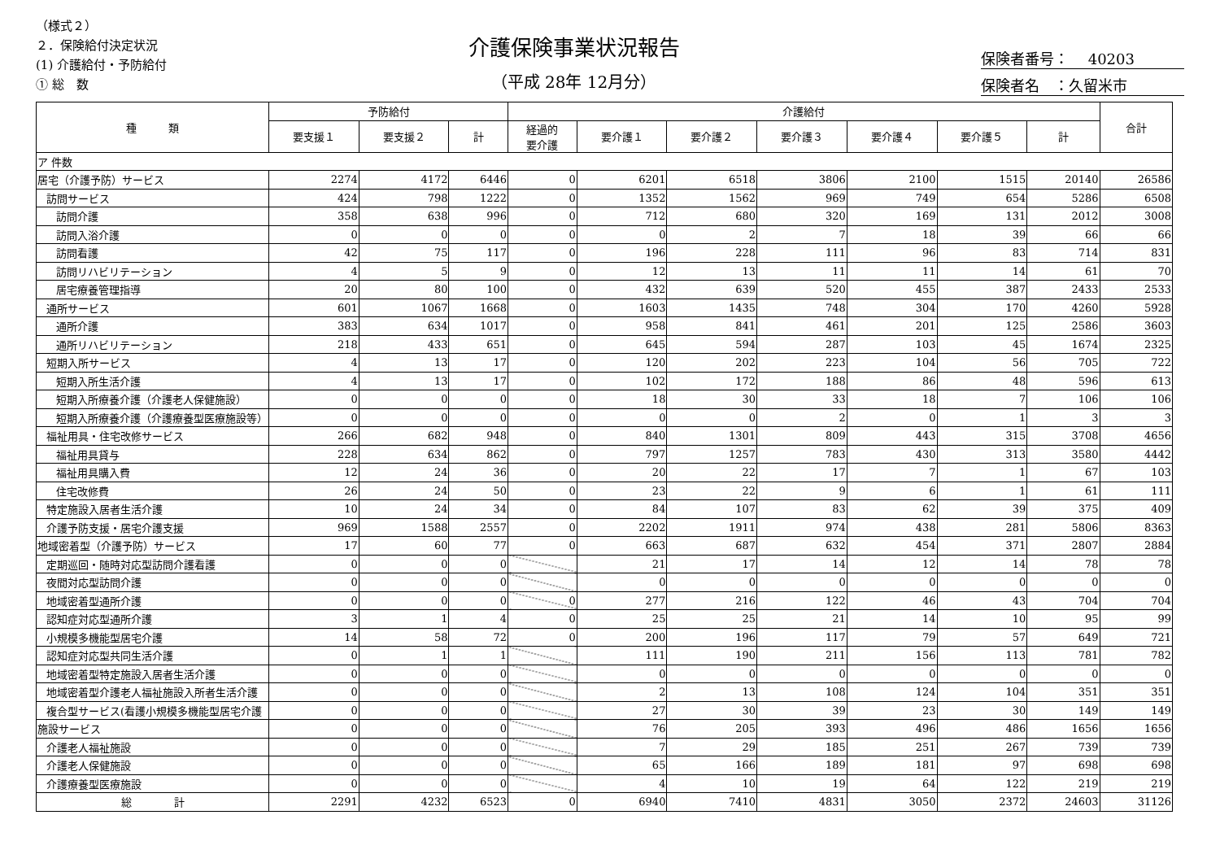（様式２）
２．保険給付決定状況
(1) 介護給付・予防給付
① 総　数
介護保険事業状況報告
（平成 28年 12月分）
保険者番号：　 40203
保険者名　：久留米市
| 種 類 | 予防給付 | | | 介護給付 | | | | | | | 合計 |
| --- | --- | --- | --- | --- | --- | --- | --- | --- | --- | --- | --- |
| | 要支援１ | 要支援２ | 計 | 経過的 要介護 | 要介護１ | 要介護２ | 要介護３ | 要介護４ | 要介護５ | 計 | |
| ア 件数 | | | | | | | | | | | |
| 居宅（介護予防）サービス | 2274 | 4172 | 6446 | 0 | 6201 | 6518 | 3806 | 2100 | 1515 | 20140 | 26586 |
| 訪問サービス | 424 | 798 | 1222 | 0 | 1352 | 1562 | 969 | 749 | 654 | 5286 | 6508 |
| 訪問介護 | 358 | 638 | 996 | 0 | 712 | 680 | 320 | 169 | 131 | 2012 | 3008 |
| 訪問入浴介護 | 0 | 0 | 0 | 0 | 0 | 2 | 7 | 18 | 39 | 66 | 66 |
| 訪問看護 | 42 | 75 | 117 | 0 | 196 | 228 | 111 | 96 | 83 | 714 | 831 |
| 訪問リハビリテーション | 4 | 5 | 9 | 0 | 12 | 13 | 11 | 11 | 14 | 61 | 70 |
| 居宅療養管理指導 | 20 | 80 | 100 | 0 | 432 | 639 | 520 | 455 | 387 | 2433 | 2533 |
| 通所サービス | 601 | 1067 | 1668 | 0 | 1603 | 1435 | 748 | 304 | 170 | 4260 | 5928 |
| 通所介護 | 383 | 634 | 1017 | 0 | 958 | 841 | 461 | 201 | 125 | 2586 | 3603 |
| 通所リハビリテーション | 218 | 433 | 651 | 0 | 645 | 594 | 287 | 103 | 45 | 1674 | 2325 |
| 短期入所サービス | 4 | 13 | 17 | 0 | 120 | 202 | 223 | 104 | 56 | 705 | 722 |
| 短期入所生活介護 | 4 | 13 | 17 | 0 | 102 | 172 | 188 | 86 | 48 | 596 | 613 |
| 短期入所療養介護（介護老人保健施設） | 0 | 0 | 0 | 0 | 18 | 30 | 33 | 18 | 7 | 106 | 106 |
| 短期入所療養介護（介護療養型医療施設等） | 0 | 0 | 0 | 0 | 0 | 0 | 2 | 0 | 1 | 3 | 3 |
| 福祉用具・住宅改修サービス | 266 | 682 | 948 | 0 | 840 | 1301 | 809 | 443 | 315 | 3708 | 4656 |
| 福祉用具貸与 | 228 | 634 | 862 | 0 | 797 | 1257 | 783 | 430 | 313 | 3580 | 4442 |
| 福祉用具購入費 | 12 | 24 | 36 | 0 | 20 | 22 | 17 | 7 | 1 | 67 | 103 |
| 住宅改修費 | 26 | 24 | 50 | 0 | 23 | 22 | 9 | 6 | 1 | 61 | 111 |
| 特定施設入居者生活介護 | 10 | 24 | 34 | 0 | 84 | 107 | 83 | 62 | 39 | 375 | 409 |
| 介護予防支援・居宅介護支援 | 969 | 1588 | 2557 | 0 | 2202 | 1911 | 974 | 438 | 281 | 5806 | 8363 |
| 地域密着型（介護予防）サービス | 17 | 60 | 77 | 0 | 663 | 687 | 632 | 454 | 371 | 2807 | 2884 |
| 定期巡回・随時対応型訪問介護看護 | 0 | 0 | 0 | | 21 | 17 | 14 | 12 | 14 | 78 | 78 |
| 夜間対応型訪問介護 | 0 | 0 | 0 | | 0 | 0 | 0 | 0 | 0 | 0 | 0 |
| 地域密着型通所介護 | 0 | 0 | 0 | 0 | 277 | 216 | 122 | 46 | 43 | 704 | 704 |
| 認知症対応型通所介護 | 3 | 1 | 4 | 0 | 25 | 25 | 21 | 14 | 10 | 95 | 99 |
| 小規模多機能型居宅介護 | 14 | 58 | 72 | 0 | 200 | 196 | 117 | 79 | 57 | 649 | 721 |
| 認知症対応型共同生活介護 | 0 | 1 | 1 | | 111 | 190 | 211 | 156 | 113 | 781 | 782 |
| 地域密着型特定施設入居者生活介護 | 0 | 0 | 0 | | 0 | 0 | 0 | 0 | 0 | 0 | 0 |
| 地域密着型介護老人福祉施設入所者生活介護 | 0 | 0 | 0 | | 2 | 13 | 108 | 124 | 104 | 351 | 351 |
| 複合型サービス(看護小規模多機能型居宅介護 | 0 | 0 | 0 | | 27 | 30 | 39 | 23 | 30 | 149 | 149 |
| 施設サービス | 0 | 0 | 0 | | 76 | 205 | 393 | 496 | 486 | 1656 | 1656 |
| 介護老人福祉施設 | 0 | 0 | 0 | | 7 | 29 | 185 | 251 | 267 | 739 | 739 |
| 介護老人保健施設 | 0 | 0 | 0 | | 65 | 166 | 189 | 181 | 97 | 698 | 698 |
| 介護療養型医療施設 | 0 | 0 | 0 | | 4 | 10 | 19 | 64 | 122 | 219 | 219 |
| 総 計 | 2291 | 4232 | 6523 | 0 | 6940 | 7410 | 4831 | 3050 | 2372 | 24603 | 31126 |